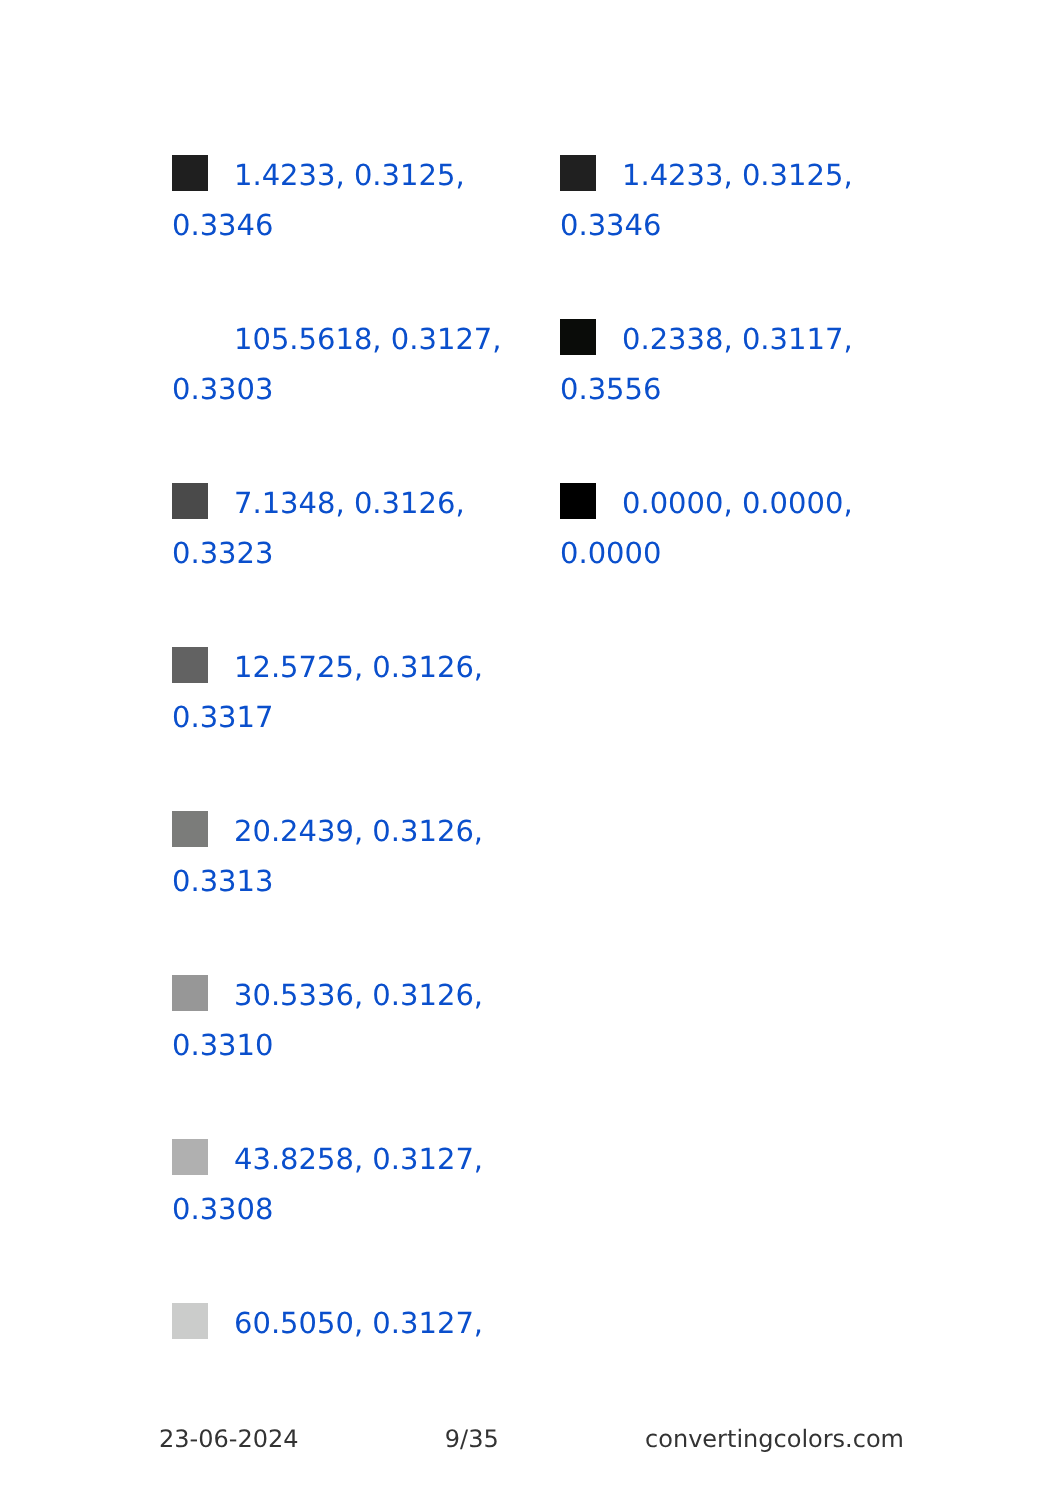1.4233, 0.3125,
0.3346
105.5618, 0.3127,
0.3303
7.1348, 0.3126,
0.3323
12.5725, 0.3126,
0.3317
20.2439, 0.3126,
0.3313
30.5336, 0.3126,
0.3310
43.8258, 0.3127,
0.3308
60.5050, 0.3127,
1.4233, 0.3125,
0.3346
0.2338, 0.3117,
0.3556
0.0000, 0.0000,
0.0000
23-06-2024 9/35 convertingcolors.com